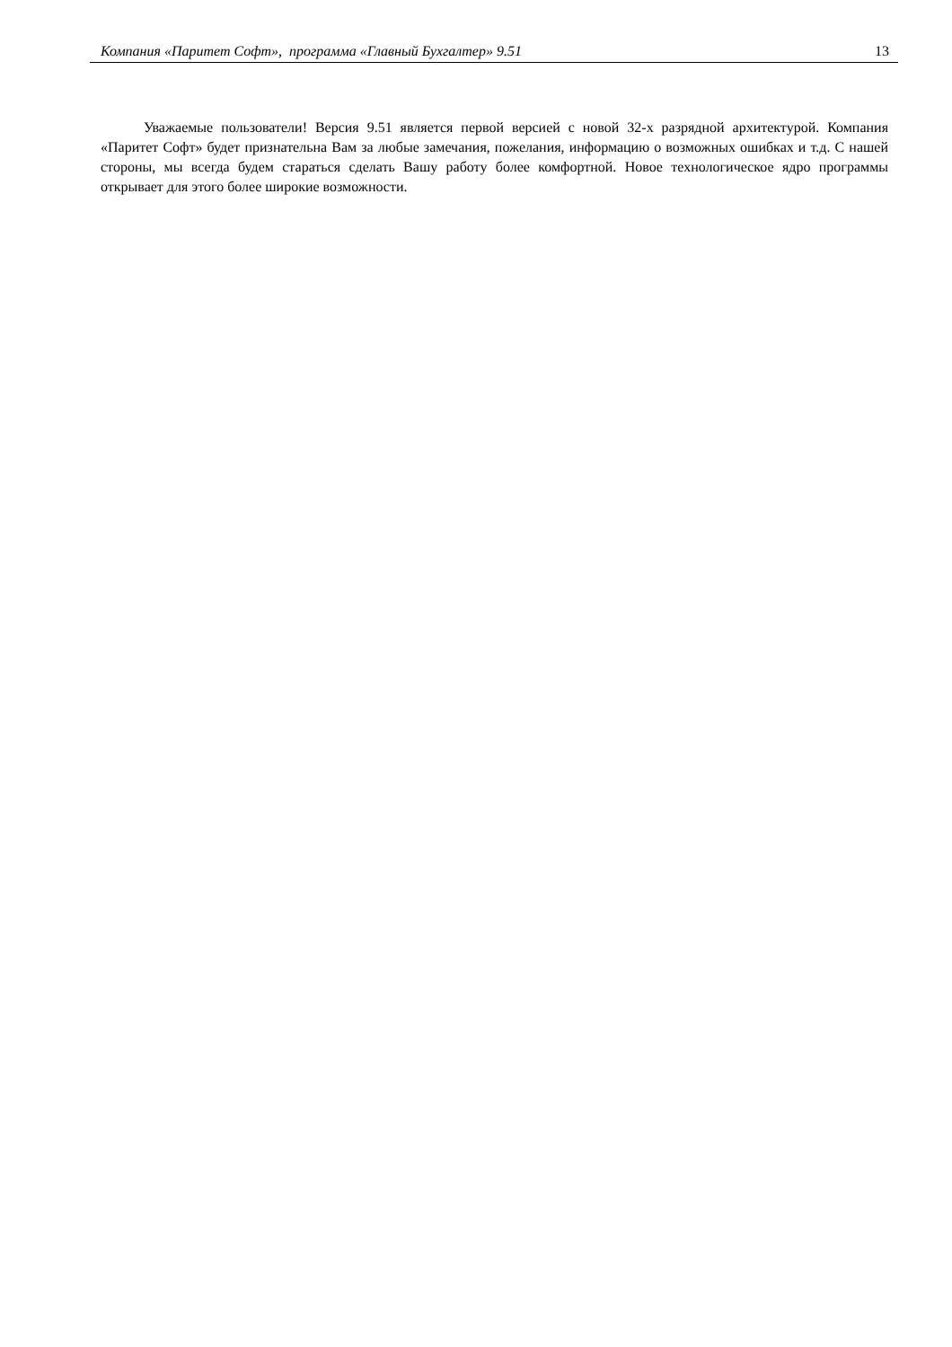Компания «Паритет Софт», программа «Главный Бухгалтер» 9.51 13
Уважаемые пользователи! Версия 9.51 является первой версией с новой 32-х разрядной архитектурой. Компания «Паритет Софт» будет признательна Вам за любые замечания, пожелания, информацию о возможных ошибках и т.д. С нашей стороны, мы всегда будем стараться сделать Вашу работу более комфортной. Новое технологическое ядро программы открывает для этого более широкие возможности.